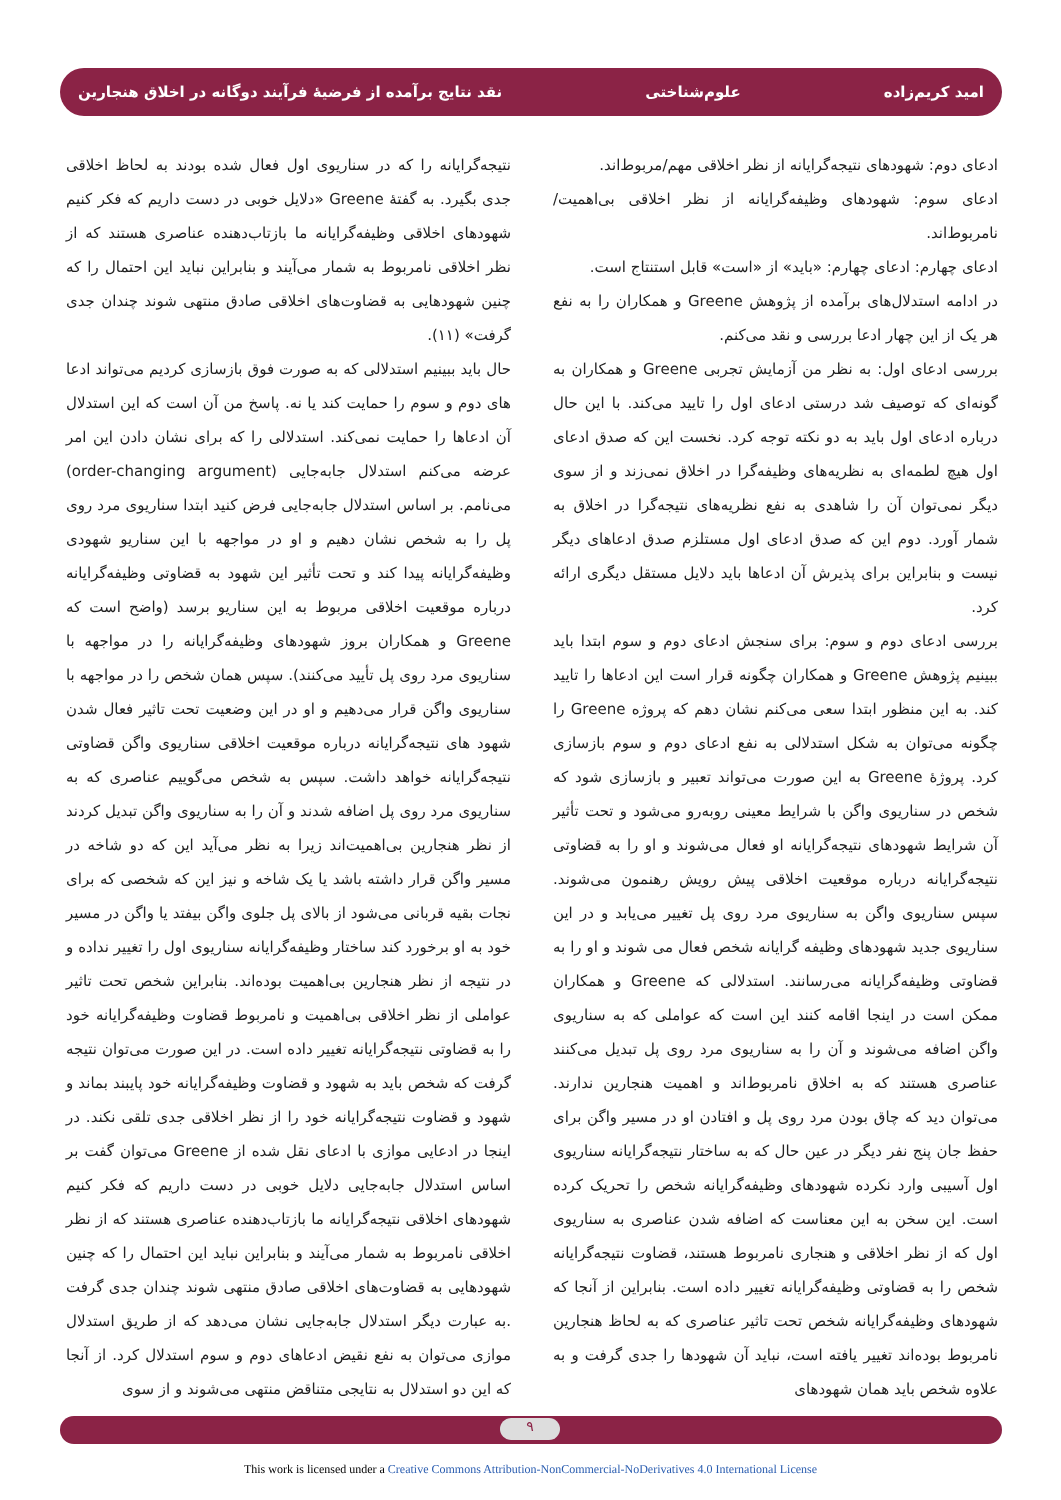امید کریم‌زاده علوم‌شناختی نقد نتایج برآمده از فرضیهٔ فرآیند دوگانه در اخلاق هنجارین
ادعای دوم: شهودهای نتیجه‌گرایانه از نظر اخلاقی مهم/مربوط‌اند.
ادعای سوم: شهودهای وظیفه‌گرایانه از نظر اخلاقی بی‌اهمیت/ نامربوط‌اند.
ادعای چهارم: ادعای چهارم: «باید» از «است» قابل استنتاج است.
در ادامه استدلال‌های برآمده از پژوهش Greene و همکاران را به نفع هر یک از این چهار ادعا بررسی و نقد می‌کنم.
بررسی ادعای اول: به نظر من آزمایش تجربی Greene و همکاران به گونه‌ای که توصیف شد درستی ادعای اول را تایید می‌کند. با این حال درباره ادعای اول باید به دو نکته توجه کرد. نخست این که صدق ادعای اول هیچ لطمه‌ای به نظریه‌های وظیفه‌گرا در اخلاق نمی‌زند و از سوی دیگر نمی‌توان آن را شاهدی به نفع نظریه‌های نتیجه‌گرا در اخلاق به شمار آورد. دوم این که صدق ادعای اول مستلزم صدق ادعاهای دیگر نیست و بنابراین برای پذیرش آن ادعاها باید دلایل مستقل دیگری ارائه کرد.
بررسی ادعای دوم و سوم: برای سنجش ادعای دوم و سوم ابتدا باید ببینیم پژوهش Greene و همکاران چگونه قرار است این ادعاها را تایید کند. به این منظور ابتدا سعی می‌کنم نشان دهم که پروژه Greene را چگونه می‌توان به شکل استدلالی به نفع ادعای دوم و سوم بازسازی کرد. پروژهٔ Greene به این صورت می‌تواند تعبیر و بازسازی شود که شخص در سناریوی واگن با شرایط معینی روبه‌رو می‌شود و تحت تأثیر آن شرایط شهودهای نتیجه‌گرایانه او فعال می‌شوند و او را به قضاوتی نتیجه‌گرایانه درباره موقعیت اخلاقی پیش رویش رهنمون می‌شوند. سپس سناریوی واگن به سناریوی مرد روی پل تغییر می‌یابد و در این سناریوی جدید شهودهای وظیفه گرایانه شخص فعال می شوند و او را به قضاوتی وظیفه‌گرایانه می‌رسانند. استدلالی که Greene و همکاران ممکن است در اینجا اقامه کنند این است که عواملی که به سناریوی واگن اضافه می‌شوند و آن را به سناریوی مرد روی پل تبدیل می‌کنند عناصری هستند که به اخلاق نامربوط‌اند و اهمیت هنجارین ندارند. می‌توان دید که چاق بودن مرد روی پل و افتادن او در مسیر واگن برای حفظ جان پنج نفر دیگر در عین حال که به ساختار نتیجه‌گرایانه سناریوی اول آسیبی وارد نکرده شهودهای وظیفه‌گرایانه شخص را تحریک کرده است. این سخن به این معناست که اضافه شدن عناصری به سناریوی اول که از نظر اخلاقی و هنجاری نامربوط هستند، قضاوت نتیجه‌گرایانه شخص را به قضاوتی وظیفه‌گرایانه تغییر داده است. بنابراین از آنجا که شهودهای وظیفه‌گرایانه شخص تحت تاثیر عناصری که به لحاظ هنجارین نامربوط بوده‌اند تغییر یافته است، نباید آن شهودها را جدی گرفت و به علاوه شخص باید همان شهودهای
نتیجه‌گرایانه را که در سناریوی اول فعال شده بودند به لحاظ اخلاقی جدی بگیرد. به گفتهٔ Greene «دلایل خوبی در دست داریم که فکر کنیم شهودهای اخلاقی وظیفه‌گرایانه ما بازتاب‌دهنده عناصری هستند که از نظر اخلاقی نامربوط به شمار می‌آیند و بنابراین نباید این احتمال را که چنین شهودهایی به قضاوت‌های اخلاقی صادق منتهی شوند چندان جدی گرفت» (۱۱).
حال باید ببینیم استدلالی که به صورت فوق بازسازی کردیم می‌تواند ادعا های دوم و سوم را حمایت کند یا نه. پاسخ من آن است که این استدلال آن ادعاها را حمایت نمی‌کند. استدلالی را که برای نشان دادن این امر عرضه می‌کنم استدلال جابه‌جایی (order-changing argument) می‌نامم. بر اساس استدلال جابه‌جایی فرض کنید ابتدا سناریوی مرد روی پل را به شخص نشان دهیم و او در مواجهه با این سناریو شهودی وظیفه‌گرایانه پیدا کند و تحت تأثیر این شهود به قضاوتی وظیفه‌گرایانه درباره موقعیت اخلاقی مربوط به این سناریو برسد (واضح است که Greene و همکاران بروز شهودهای وظیفه‌گرایانه را در مواجهه با سناریوی مرد روی پل تأیید می‌کنند). سپس همان شخص را در مواجهه با سناریوی واگن قرار می‌دهیم و او در این وضعیت تحت تاثیر فعال شدن شهود های نتیجه‌گرایانه درباره موقعیت اخلاقی سناریوی واگن قضاوتی نتیجه‌گرایانه خواهد داشت. سپس به شخص می‌گوییم عناصری که به سناریوی مرد روی پل اضافه شدند و آن را به سناریوی واگن تبدیل کردند از نظر هنجارین بی‌اهمیت‌اند زیرا به نظر می‌آید این که دو شاخه در مسیر واگن قرار داشته باشد یا یک شاخه و نیز این که شخصی که برای نجات بقیه قربانی می‌شود از بالای پل جلوی واگن بیفتد یا واگن در مسیر خود به او برخورد کند ساختار وظیفه‌گرایانه سناریوی اول را تغییر نداده و در نتیجه از نظر هنجارین بی‌اهمیت بوده‌اند. بنابراین شخص تحت تاثیر عواملی از نظر اخلاقی بی‌اهمیت و نامربوط قضاوت وظیفه‌گرایانه خود را به قضاوتی نتیجه‌گرایانه تغییر داده است. در این صورت می‌توان نتیجه گرفت که شخص باید به شهود و قضاوت وظیفه‌گرایانه خود پایبند بماند و شهود و قضاوت نتیجه‌گرایانه خود را از نظر اخلاقی جدی تلقی نکند. در اینجا در ادعایی موازی با ادعای نقل شده از Greene می‌توان گفت بر اساس استدلال جابه‌جایی دلایل خوبی در دست داریم که فکر کنیم شهودهای اخلاقی نتیجه‌گرایانه ما بازتاب‌دهنده عناصری هستند که از نظر اخلاقی نامربوط به شمار می‌آیند و بنابراین نباید این احتمال را که چنین شهودهایی به قضاوت‌های اخلاقی صادق منتهی شوند چندان جدی گرفت .به عبارت دیگر استدلال جابه‌جایی نشان می‌دهد که از طریق استدلال موازی می‌توان به نفع نقیض ادعاهای دوم و سوم استدلال کرد. از آنجا که این دو استدلال به نتایجی متناقض منتهی می‌شوند و از سوی
۹
This work is licensed under a Creative Commons Attribution-NonCommercial-NoDerivatives 4.0 International License